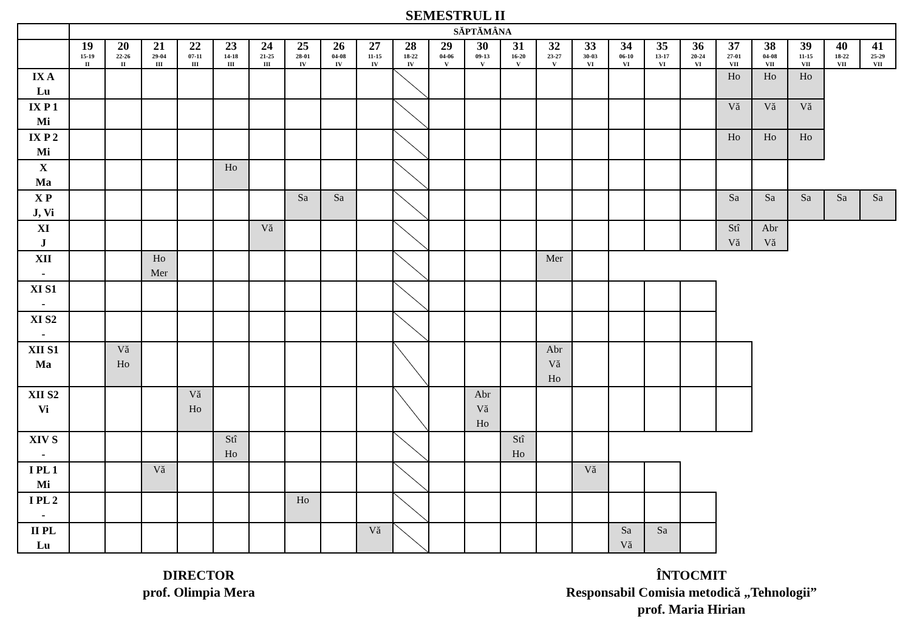SEMESTRUL II
| | SĂPTĂMÂNA | | | | | | | | | | | | | | | | | | | | | | |
| --- | --- | --- | --- | --- | --- | --- | --- | --- | --- | --- | --- | --- | --- | --- | --- | --- | --- | --- | --- | --- | --- | --- | --- |
| | 19 15-19 II | 20 22-26 II | 21 29-04 III | 22 07-11 III | 23 14-18 III | 24 21-25 III | 25 28-01 IV | 26 04-08 IV | 27 11-15 IV | 28 18-22 IV | 29 04-06 V | 30 09-13 V | 31 16-20 V | 32 23-27 V | 33 30-03 VI | 34 06-10 VI | 35 13-17 VI | 36 20-24 VI | 37 27-01 VII | 38 04-08 VII | 39 11-15 VII | 40 18-22 VII | 41 25-29 VII |
| IX A Lu | | | | | | | | | | | | | | | | | | | Ho | Ho | Ho | | |
| IX P 1 Mi | | | | | | | | | | | | | | | | | | | Vă | Vă | Vă | | |
| IX P 2 Mi | | | | | | | | | | | | | | | | | | | Ho | Ho | Ho | | |
| X Ma | | | | | Ho | | | | | | | | | | | | | | | | | | |
| X P J, Vi | | | | | | | Sa | Sa | | | | | | | | | | | Sa | Sa | Sa | Sa | Sa |
| XI J | | | | | | Vă | | | | | | | | | | | | | Stî Vă | Abr Vă | | | |
| XII - | | | Ho Mer | | | | | | | | | | | Mer | | | | | | | | | |
| XI S1 - | | | | | | | | | | | | | | | | | | | | | | | |
| XI S2 - | | | | | | | | | | | | | | | | | | | | | | | |
| XII S1 Ma | | Vă Ho | | | | | | | | | | | | Abr Vă Ho | | | | | | | | | |
| XII S2 Vi | | | | Vă Ho | | | | | | | | Abr Vă Ho | | | | | | | | | | | |
| XIV S - | | | | | Stî Ho | | | | | | | | Stî Ho | | | | | | | | | | |
| I PL 1 Mi | | | Vă | | | | | | | | | | | | Vă | | | | | | | | |
| I PL 2 - | | | | | | | Ho | | | | | | | | | | | | | | | | |
| II PL Lu | | | | | | | | | Vă | | | | | | | Sa Vă | Sa | | | | | | |
DIRECTOR
prof. Olimpia Mera
ÎNTOCMIT
Responsabil Comisia metodică „Tehnologii”
prof. Maria Hirian